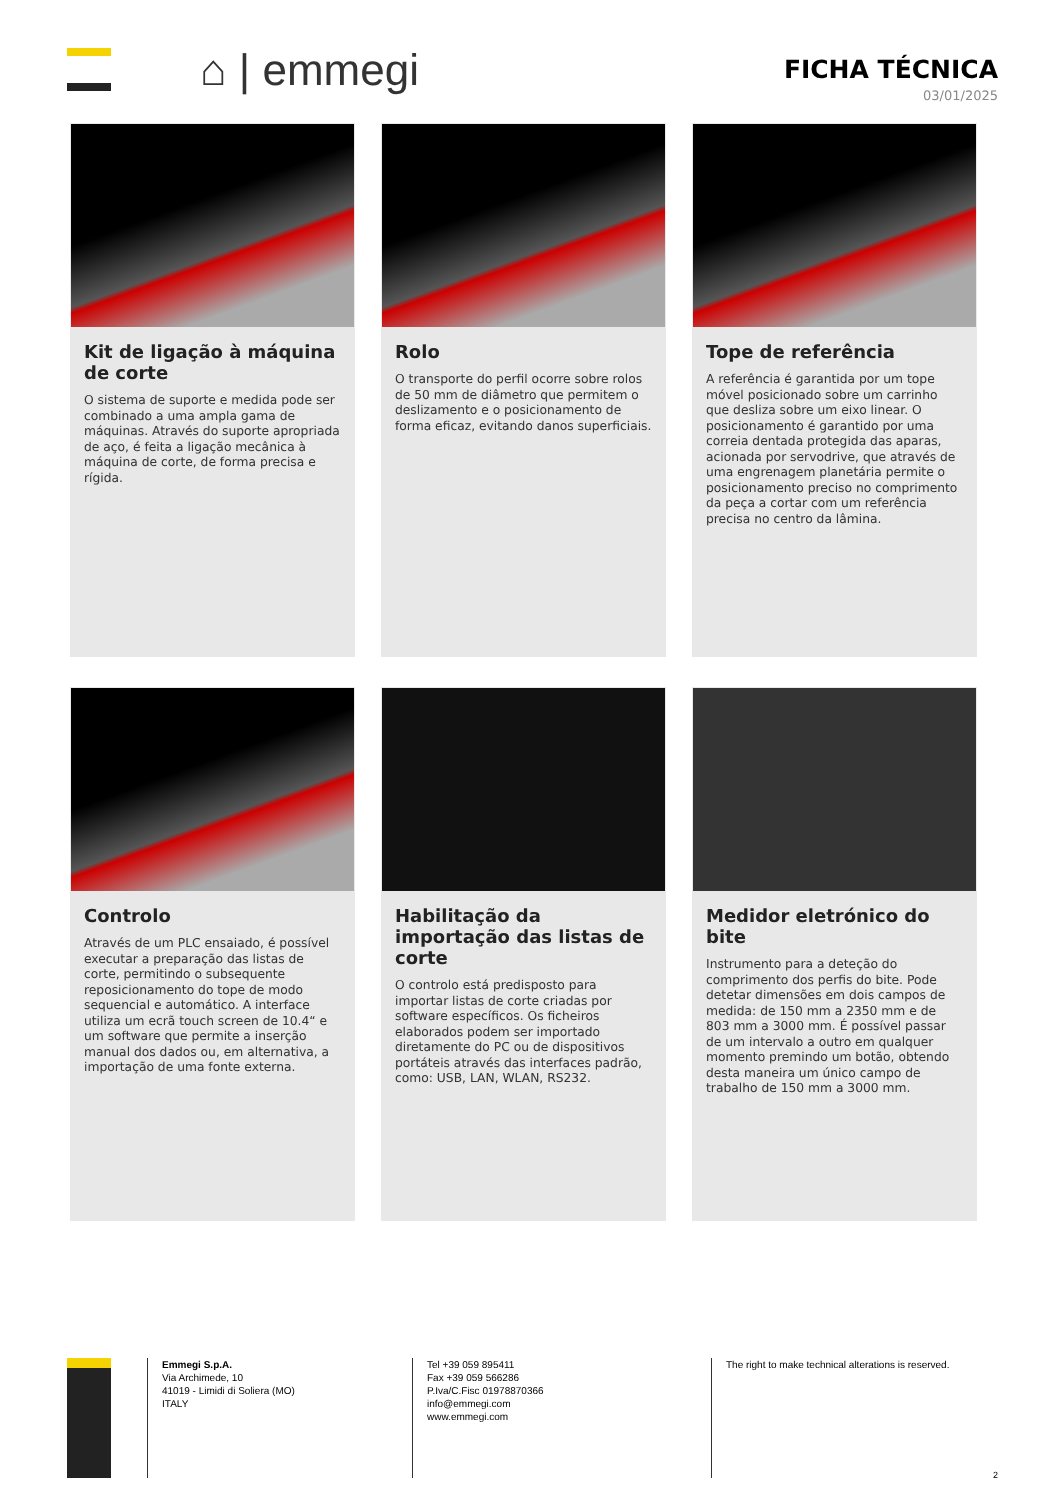⌂ | emmegi
FICHA TÉCNICA
03/01/2025
Kit de ligação à máquina de corte
O sistema de suporte e medida pode ser combinado a uma ampla gama de máquinas. Através do suporte apropriada de aço, é feita a ligação mecânica à máquina de corte, de forma precisa e rígida.
Rolo
O transporte do perfil ocorre sobre rolos de 50 mm de diâmetro que permitem o deslizamento e o posicionamento de forma eficaz, evitando danos superficiais.
Tope de referência
A referência é garantida por um tope móvel posicionado sobre um carrinho que desliza sobre um eixo linear. O posicionamento é garantido por uma correia dentada protegida das aparas, acionada por servodrive, que através de uma engrenagem planetária permite o posicionamento preciso no comprimento da peça a cortar com um referência precisa no centro da lâmina.
Controlo
Através de um PLC ensaiado, é possível executar a preparação das listas de corte, permitindo o subsequente reposicionamento do tope de modo sequencial e automático. A interface utiliza um ecrã touch screen de 10.4“ e um software que permite a inserção manual dos dados ou, em alternativa, a importação de uma fonte externa.
Habilitação da importação das listas de corte
O controlo está predisposto para importar listas de corte criadas por software específicos. Os ficheiros elaborados podem ser importado diretamente do PC ou de dispositivos portáteis através das interfaces padrão, como: USB, LAN, WLAN, RS232.
Medidor eletrónico do bite
Instrumento para a deteção do comprimento dos perfis do bite. Pode detetar dimensões em dois campos de medida: de 150 mm a 2350 mm e de 803 mm a 3000 mm. É possível passar de um intervalo a outro em qualquer momento premindo um botão, obtendo desta maneira um único campo de trabalho de 150 mm a 3000 mm.
Emmegi S.p.A.
Via Archimede, 10
41019 - Limidi di Soliera (MO)
ITALY
Tel +39 059 895411
Fax +39 059 566286
P.Iva/C.Fisc 01978870366
info@emmegi.com
www.emmegi.com
The right to make technical alterations is reserved.
2